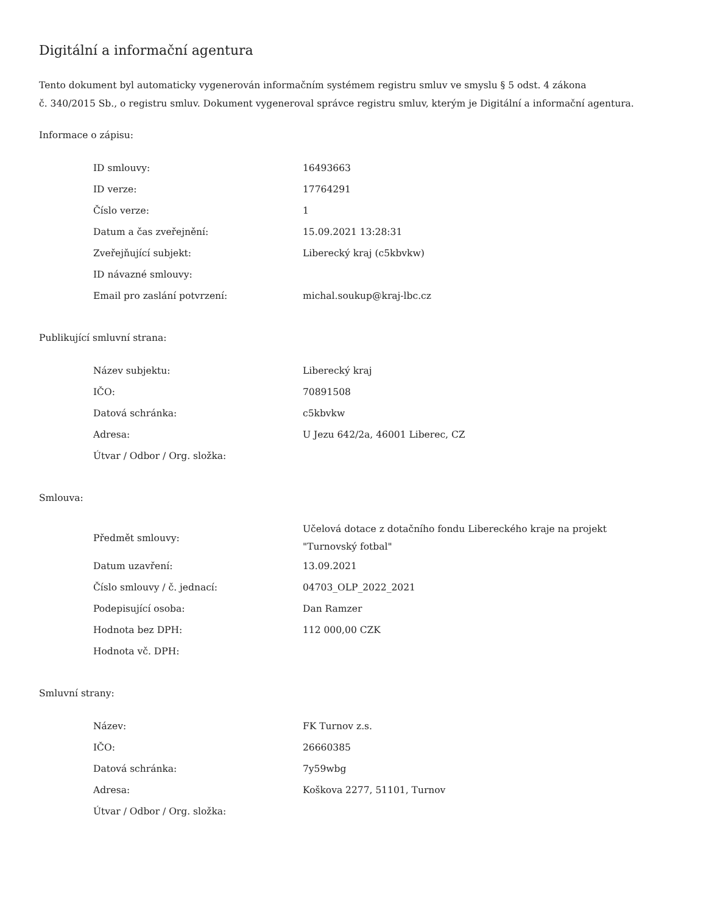Digitální a informační agentura
Tento dokument byl automaticky vygenerován informačním systémem registru smluv ve smyslu § 5 odst. 4 zákona
č. 340/2015 Sb., o registru smluv. Dokument vygeneroval správce registru smluv, kterým je Digitální a informační agentura.
Informace o zápisu:
| ID smlouvy: | 16493663 |
| ID verze: | 17764291 |
| Číslo verze: | 1 |
| Datum a čas zveřejnění: | 15.09.2021 13:28:31 |
| Zveřejňující subjekt: | Liberecký kraj (c5kbvkw) |
| ID návazné smlouvy: | |
| Email pro zaslání potvrzení: | michal.soukup@kraj-lbc.cz |
Publikující smluvní strana:
| Název subjektu: | Liberecký kraj |
| IČO: | 70891508 |
| Datová schránka: | c5kbvkw |
| Adresa: | U Jezu 642/2a, 46001 Liberec, CZ |
| Útvar / Odbor / Org. složka: | |
Smlouva:
| Předmět smlouvy: | Učelová dotace z dotačního fondu Libereckého kraje na projekt "Turnovský fotbal" |
| Datum uzavření: | 13.09.2021 |
| Číslo smlouvy / č. jednací: | 04703_OLP_2022_2021 |
| Podepisující osoba: | Dan Ramzer |
| Hodnota bez DPH: | 112 000,00 CZK |
| Hodnota vč. DPH: | |
Smluvní strany:
| Název: | FK Turnov z.s. |
| IČO: | 26660385 |
| Datová schránka: | 7y59wbg |
| Adresa: | Koškova 2277, 51101, Turnov |
| Útvar / Odbor / Org. složka: | |